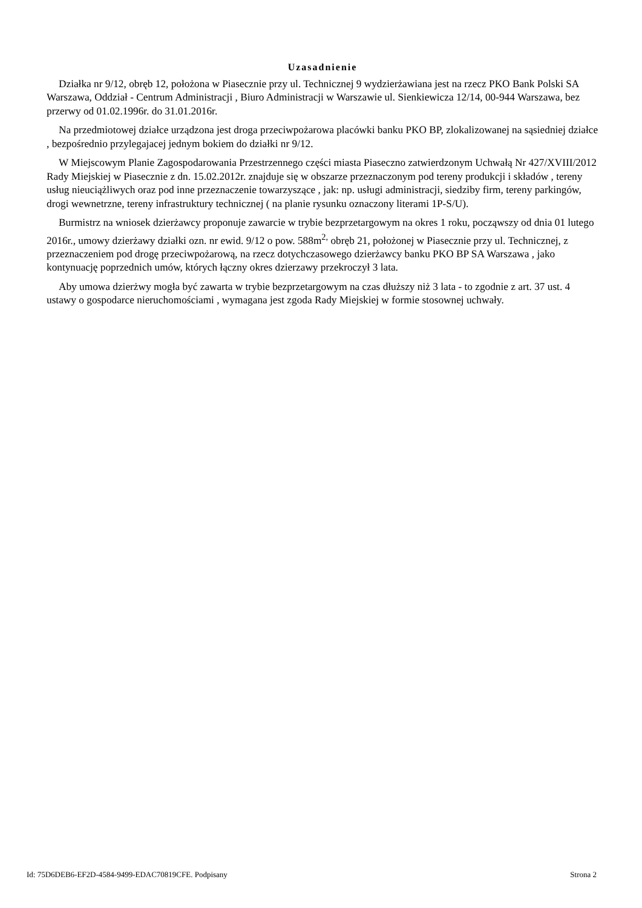Uzasadnienie
Działka nr 9/12, obręb 12, położona w Piasecznie przy ul. Technicznej 9 wydzierżawiana jest na rzecz PKO Bank Polski SA Warszawa, Oddział - Centrum Administracji , Biuro Administracji w Warszawie ul. Sienkiewicza 12/14, 00-944 Warszawa, bez przerwy od 01.02.1996r. do 31.01.2016r.
Na przedmiotowej działce urządzona jest droga przeciwpożarowa placówki banku PKO BP, zlokalizowanej na sąsiedniej działce , bezpośrednio przylegajacej jednym bokiem do działki nr 9/12.
W Miejscowym Planie Zagospodarowania Przestrzennego części miasta Piaseczno zatwierdzonym Uchwałą Nr 427/XVIII/2012 Rady Miejskiej w Piasecznie z dn. 15.02.2012r. znajduje się w obszarze przeznaczonym pod tereny produkcji i składów , tereny usług nieuciążliwych oraz pod inne przeznaczenie towarzyszące , jak: np. usługi administracji, siedziby firm, tereny parkingów, drogi wewnetrzne, tereny infrastruktury technicznej ( na planie rysunku oznaczony literami 1P-S/U).
Burmistrz na wniosek dzierżawcy proponuje zawarcie w trybie bezprzetargowym na okres 1 roku, począwszy od dnia 01 lutego 2016r., umowy dzierżawy działki ozn. nr ewid. 9/12 o pow. 588m<sup>2,</sup> obręb 21, położonej w Piasecznie przy ul. Technicznej, z przeznaczeniem pod drogę przeciwpożarową, na rzecz dotychczasowego dzierżawcy banku PKO BP SA Warszawa , jako kontynuację poprzednich umów, których łączny okres dzierzawy przekroczył 3 lata.
Aby umowa dzierżwy mogła być zawarta w trybie bezprzetargowym na czas dłuższy niż 3 lata - to zgodnie z art. 37 ust. 4 ustawy o gospodarce nieruchomościami , wymagana jest zgoda Rady Miejskiej w formie stosownej uchwały.
Id: 75D6DEB6-EF2D-4584-9499-EDAC70819CFE. Podpisany Strona 2